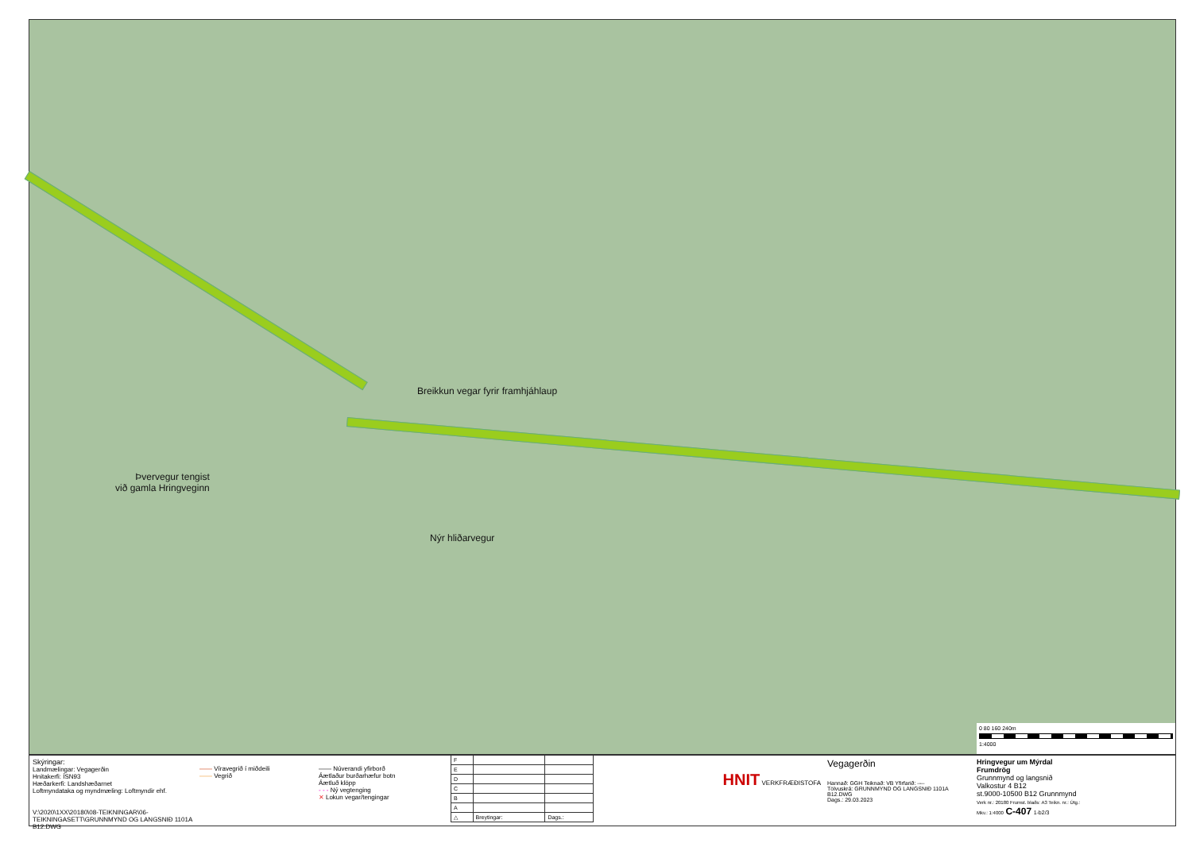Breikkun vegar fyrir framhjáhlaup
Þvervegur tengist
við gamla Hringveginn
Nýr hliðarvegur
0 80 160 240m
1:4000
Skýringar:
Landmælingar: Vegagerðin
Hnitakerfi: ÍSN93
Hæðarkerfi: Landshæðarnet
Loftmyndataka og myndmæling: Loftmyndir ehf.
V:\2020\1XX\20180\08-TEIKNINGAR\06-TEIKNINGASETT\GRUNNMYND OG LANGSNIÐ 1101A B12.DWG
—— Víravegrið í miðdeili
—— Vegrið
—— Núverandi yfirborð
Áætlaður burðarhæfur botn
Áætluð klöpp
- - - Ný vegtenging
✕ Lokun vegar/tengingar
| F | | |
| E | | |
| D | | |
| C | | |
| B | | |
| A | | |
| △ | Breytingar: | Dags.: |
HNIT VERKFRÆÐISTOFA
Vegagerðin
Hannað: GGH Teiknað: VB Yfirfarið: ----
Tölvuskrá: GRUNNMYND OG LANGSNIÐ 1101A B12.DWG
Dags.: 29.03.2023
Hringvegur um Mýrdal
Frumdrög
Grunnmynd og langsnið
Valkostur 4 B12
st.9000-10500 B12 Grunnmynd
Verk nr.: 20180 Frumst. blaðs: A3 Teikn. nr.: Útg.:
Mkv.: 1:4000 C-407 1-b2/3